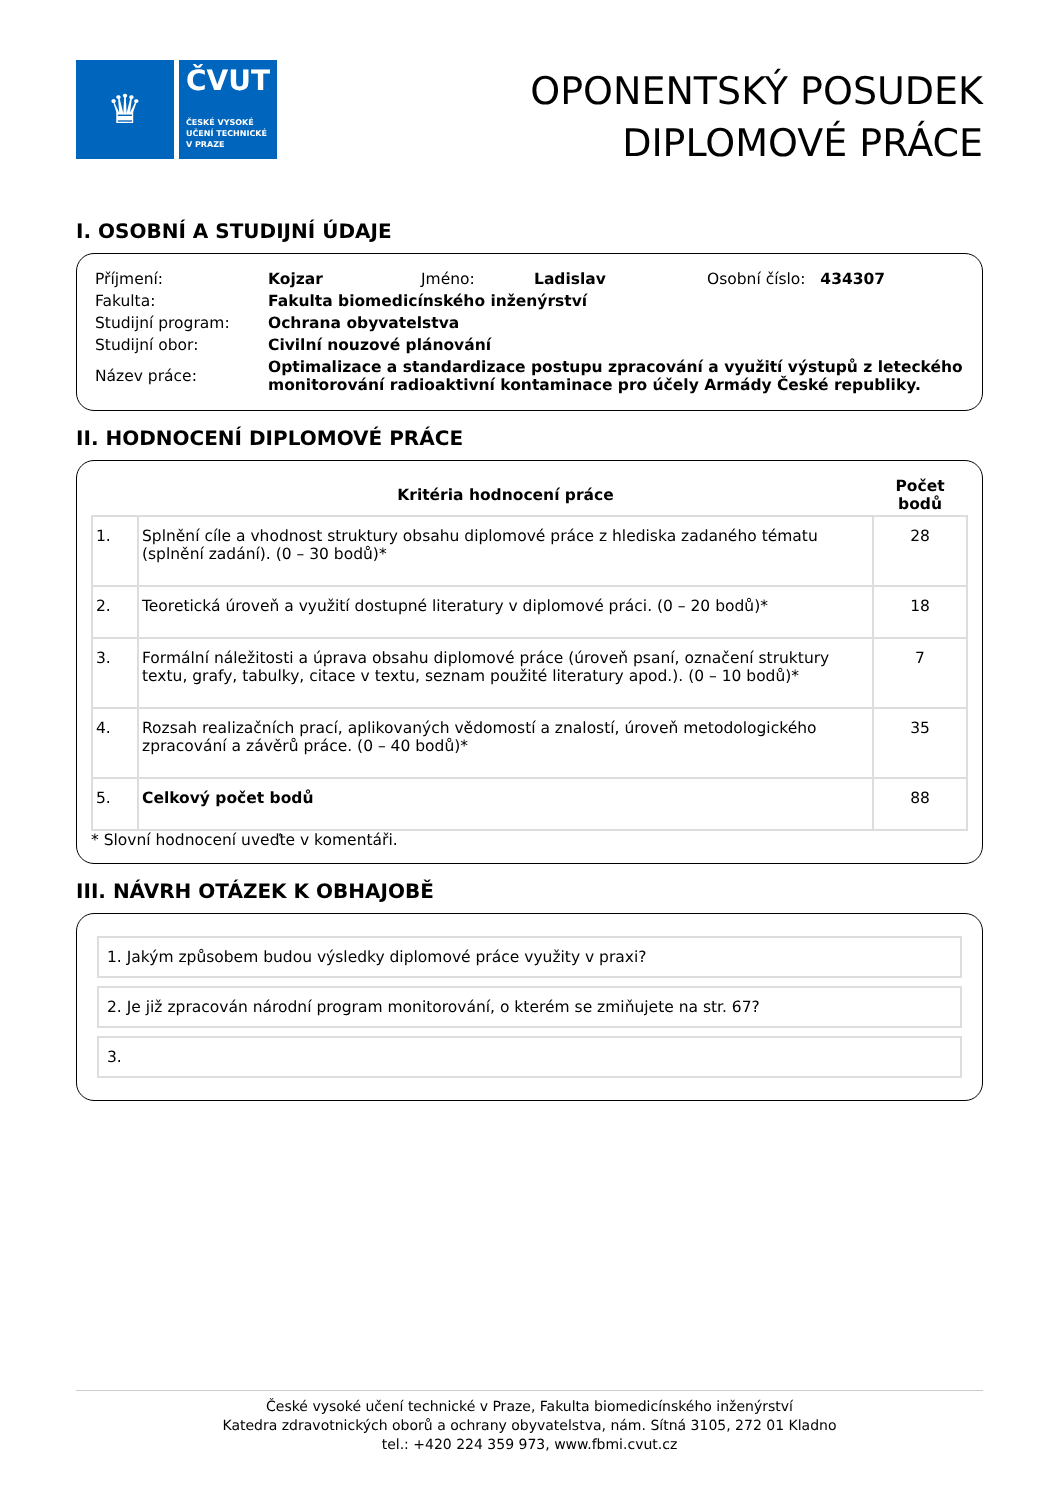♛
ČVUT
ČESKÉ VYSOKÉ
UČENÍ TECHNICKÉ
V PRAZE
OPONENTSKÝ POSUDEK
DIPLOMOVÉ PRÁCE
I. OSOBNÍ A STUDIJNÍ ÚDAJE
| Příjmení: | Kojzar | Jméno: | Ladislav | Osobní číslo: 434307 |
| Fakulta: | Fakulta biomedicínského inženýrství | | | |
| Studijní program: | Ochrana obyvatelstva | | | |
| Studijní obor: | Civilní nouzové plánování | | | |
| Název práce: | Optimalizace a standardizace postupu zpracování a využití výstupů z leteckého monitorování radioaktivní kontaminace pro účely Armády České republiky. | | | |
II. HODNOCENÍ DIPLOMOVÉ PRÁCE
| | Kritéria hodnocení práce | Počet bodů |
| --- | --- | --- |
| 1. | Splnění cíle a vhodnost struktury obsahu diplomové práce z hlediska zadaného tématu (splnění zadání). (0 – 30 bodů)* | 28 |
| 2. | Teoretická úroveň a využití dostupné literatury v diplomové práci. (0 – 20 bodů)* | 18 |
| 3. | Formální náležitosti a úprava obsahu diplomové práce (úroveň psaní, označení struktury textu, grafy, tabulky, citace v textu, seznam použité literatury apod.). (0 – 10 bodů)* | 7 |
| 4. | Rozsah realizačních prací, aplikovaných vědomostí a znalostí, úroveň metodologického zpracování a závěrů práce. (0 – 40 bodů)* | 35 |
| 5. | Celkový počet bodů | 88 |
* Slovní hodnocení uveďte v komentáři.
III. NÁVRH OTÁZEK K OBHAJOBĚ
1. Jakým způsobem budou výsledky diplomové práce využity v praxi?
2. Je již zpracován národní program monitorování, o kterém se zmiňujete na str. 67?
3.
České vysoké učení technické v Praze, Fakulta biomedicínského inženýrství
Katedra zdravotnických oborů a ochrany obyvatelstva, nám. Sítná 3105, 272 01 Kladno
tel.: +420 224 359 973, www.fbmi.cvut.cz